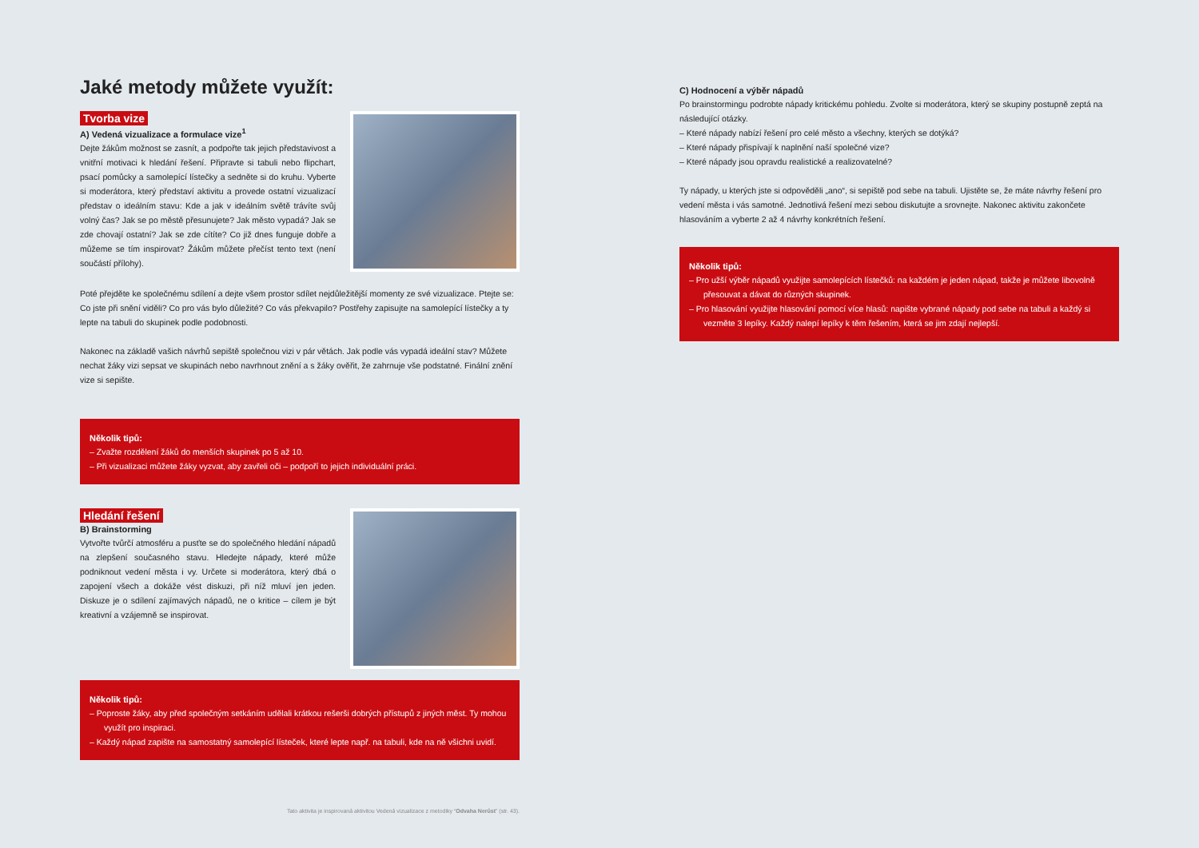Jaké metody můžete využít:
Tvorba vize
A) Vedená vizualizace a formulace vize<sup>1</sup>
Dejte žákům možnost se zasnít, a podpořte tak jejich představivost a vnitřní motivaci k hledání řešení. Připravte si tabuli nebo flipchart, psací pomůcky a samolepící lístečky a sedněte si do kruhu. Vyberte si moderátora, který představí aktivitu a provede ostatní vizualizací představ o ideálním stavu: Kde a jak v ideálním světě trávíte svůj volný čas? Jak se po městě přesunujete? Jak město vypadá? Jak se zde chovají ostatní? Jak se zde cítíte? Co již dnes funguje dobře a můžeme se tím inspirovat? Žákům můžete přečíst tento text (není součástí přílohy).
Poté přejděte ke společnému sdílení a dejte všem prostor sdílet nejdůležitější momenty ze své vizualizace. Ptejte se: Co jste při snění viděli? Co pro vás bylo důležité? Co vás překvapilo? Postřehy zapisujte na samolepící lístečky a ty lepte na tabuli do skupinek podle podobnosti.
Nakonec na základě vašich návrhů sepiště společnou vizi v pár větách. Jak podle vás vypadá ideální stav? Můžete nechat žáky vizi sepsat ve skupinách nebo navrhnout znění a s žáky ověřit, že zahrnuje vše podstatné. Finální znění vize si sepište.
Několik tipů:
– Zvažte rozdělení žáků do menších skupinek po 5 až 10.
– Při vizualizaci můžete žáky vyzvat, aby zavřeli oči – podpoří to jejich individuální práci.
Hledání řešení
B) Brainstorming
Vytvořte tvůrčí atmosféru a pusťte se do společného hledání nápadů na zlepšení současného stavu. Hledejte nápady, které může podniknout vedení města i vy. Určete si moderátora, který dbá o zapojení všech a dokáže vést diskuzi, při níž mluví jen jeden. Diskuze je o sdílení zajímavých nápadů, ne o kritice – cílem je být kreativní a vzájemně se inspirovat.
Několik tipů:
– Poproste žáky, aby před společným setkáním udělali krátkou rešerši dobrých přístupů z jiných měst. Ty mohou využít pro inspiraci.
– Každý nápad zapište na samostatný samolepící lísteček, které lepte např. na tabuli, kde na ně všichni uvidí.
Tato aktivita je inspirovaná aktivitou Vedená vizualizace z metodiky “Odvaha Nerůst” (str. 43).
C) Hodnocení a výběr nápadů
Po brainstormingu podrobte nápady kritickému pohledu. Zvolte si moderátora, který se skupiny postupně zeptá na následující otázky.
– Které nápady nabízí řešení pro celé město a všechny, kterých se dotýká?
– Které nápady přispívají k naplnění naší společné vize?
– Které nápady jsou opravdu realistické a realizovatelné?
Ty nápady, u kterých jste si odpověděli „ano“, si sepiště pod sebe na tabuli. Ujistěte se, že máte návrhy řešení pro vedení města i vás samotné. Jednotlivá řešení mezi sebou diskutujte a srovnejte. Nakonec aktivitu zakončete hlasováním a vyberte 2 až 4 návrhy konkrétních řešení.
Několik tipů:
– Pro užší výběr nápadů využijte samolepících lístečků: na každém je jeden nápad, takže je můžete libovolně přesouvat a dávat do různých skupinek.
– Pro hlasování využijte hlasování pomocí více hlasů: napište vybrané nápady pod sebe na tabuli a každý si vezměte 3 lepíky. Každý nalepí lepíky k těm řešením, která se jim zdají nejlepší.